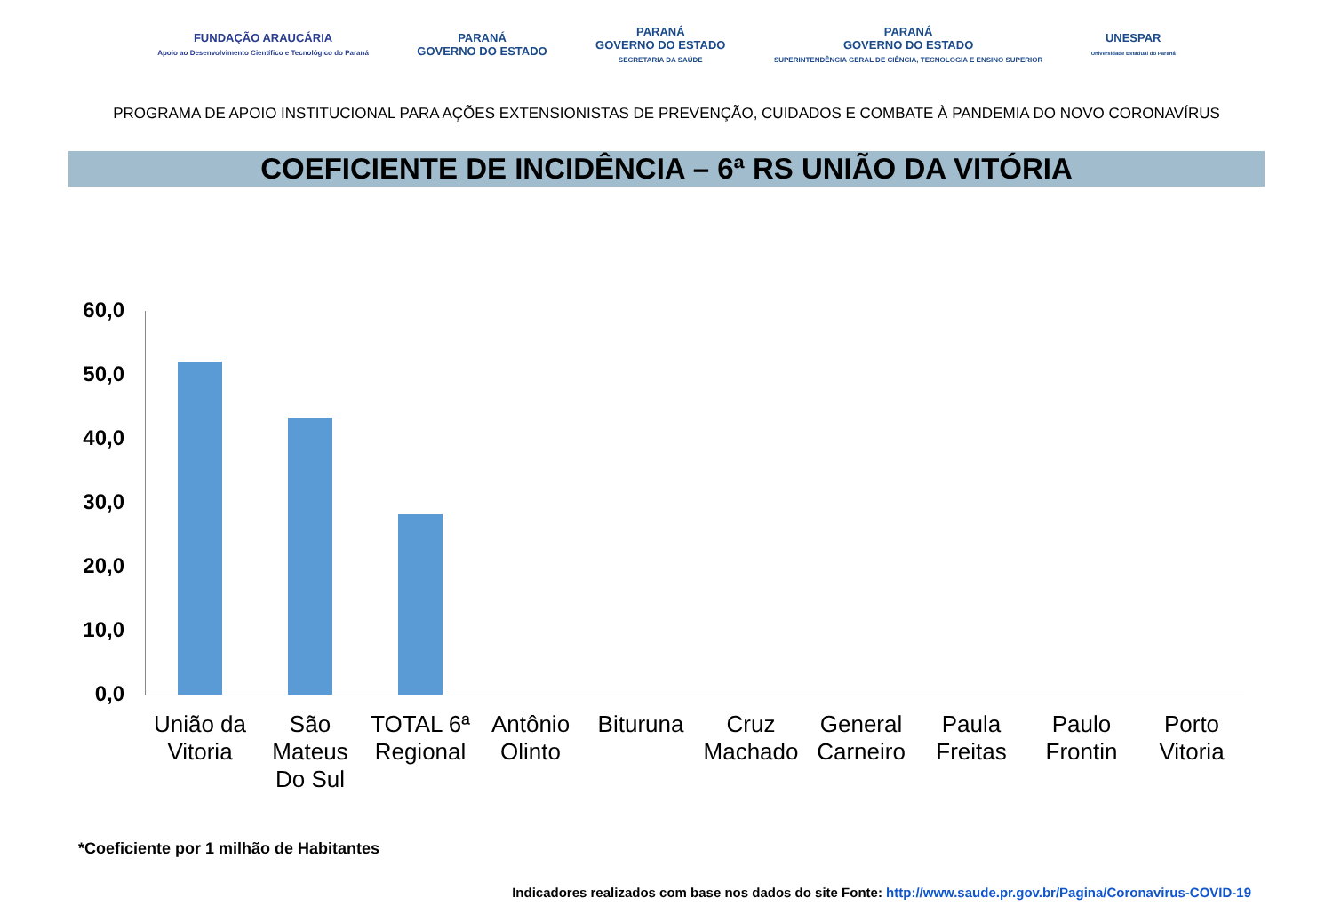FUNDAÇÃO ARAUCÁRIA
Apoio ao Desenvolvimento Científico e Tecnológico do Paraná
PARANÁ
GOVERNO DO ESTADO
PARANÁ
GOVERNO DO ESTADO
SECRETARIA DA SAÚDE
PARANÁ
GOVERNO DO ESTADO
SUPERINTENDÊNCIA GERAL DE CIÊNCIA, TECNOLOGIA E ENSINO SUPERIOR
UNESPAR
Universidade Estadual do Paraná
PROGRAMA DE APOIO INSTITUCIONAL PARA AÇÕES EXTENSIONISTAS DE PREVENÇÃO, CUIDADOS E COMBATE À PANDEMIA DO NOVO CORONAVÍRUS
COEFICIENTE DE INCIDÊNCIA – 6ª RS UNIÃO DA VITÓRIA
60,0
50,0
40,0
30,0
20,0
10,0
0,0
União da Vitoria
São Mateus Do Sul
TOTAL 6ª Regional
Antônio Olinto
Bituruna
Cruz Machado
General Carneiro
Paula Freitas
Paulo Frontin
Porto Vitoria
*Coeficiente por 1 milhão de Habitantes
Indicadores realizados com base nos dados do site Fonte: http://www.saude.pr.gov.br/Pagina/Coronavirus-COVID-19